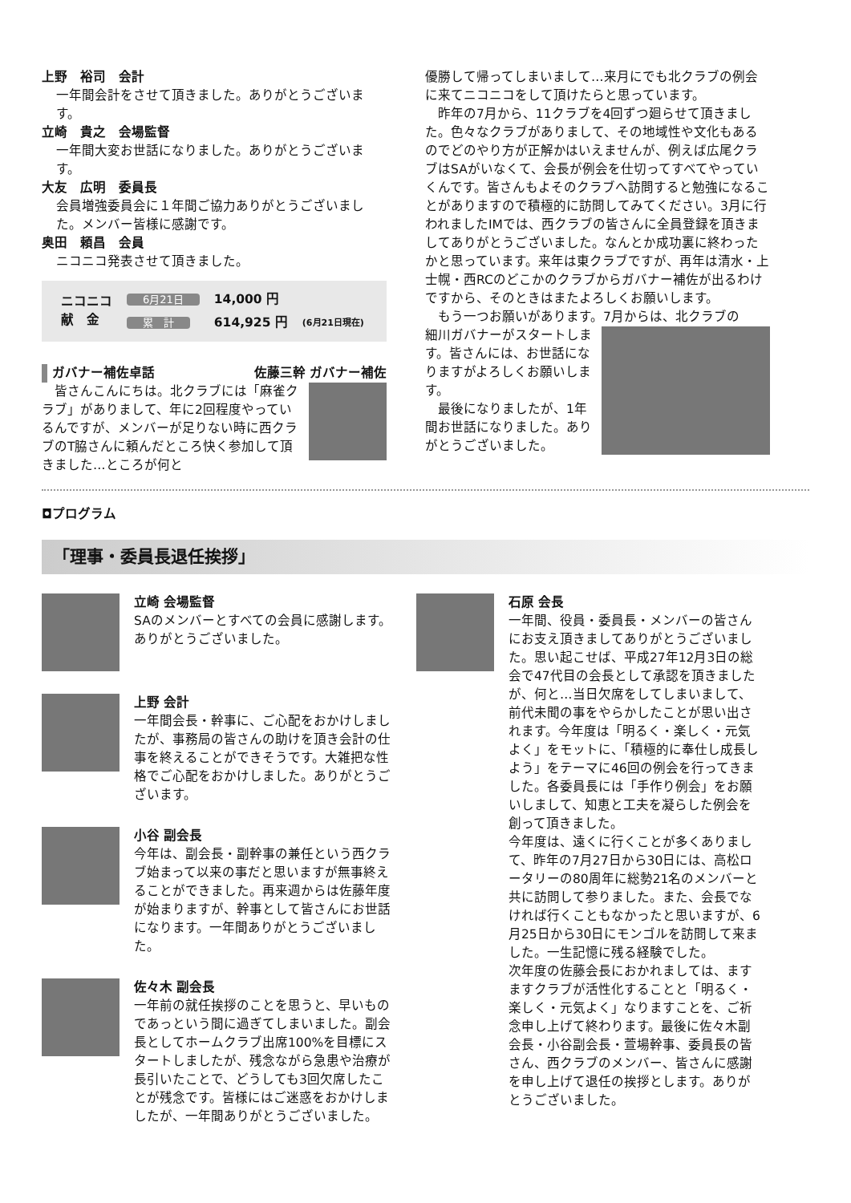上野　裕司　会計
一年間会計をさせて頂きました。ありがとうございます。
立崎　貴之　会場監督
一年間大変お世話になりました。ありがとうございます。
大友　広明　委員長
会員増強委員会に１年間ご協力ありがとうございました。メンバー皆様に感謝です。
奥田　頼昌　会員
ニコニコ発表させて頂きました。
| ニコニコ 献 金 | 6月21日 | 14,000 円 | |
| | 累 計 | 614,925 円 | (6月21日現在) |
ガバナー補佐卓話 佐藤三幹 ガバナー補佐
　皆さんこんにちは。北クラブには「麻雀クラブ」がありまして、年に2回程度やっているんですが、メンバーが足りない時に西クラブのT脇さんに頼んだところ快く参加して頂きました…ところが何と
優勝して帰ってしまいまして…来月にでも北クラブの例会に来てニコニコをして頂けたらと思っています。
　昨年の7月から、11クラブを4回ずつ廻らせて頂きました。色々なクラブがありまして、その地域性や文化もあるのでどのやり方が正解かはいえませんが、例えば広尾クラブはSAがいなくて、会長が例会を仕切ってすべてやっていくんです。皆さんもよそのクラブへ訪問すると勉強になることがありますので積極的に訪問してみてください。3月に行われましたIMでは、西クラブの皆さんに全員登録を頂きましてありがとうございました。なんとか成功裏に終わったかと思っています。来年は東クラブですが、再年は清水・上士幌・西RCのどこかのクラブからガバナー補佐が出るわけですから、そのときはまたよろしくお願いします。
　もう一つお願いがあります。7月からは、北クラブの
細川ガバナーがスタートします。皆さんには、お世話になりますがよろしくお願いします。
　最後になりましたが、1年間お世話になりました。ありがとうございました。
◘プログラム
「理事・委員長退任挨拶」
立崎 会場監督
SAのメンバーとすべての会員に感謝します。ありがとうございました。
上野 会計
一年間会長・幹事に、ご心配をおかけしましたが、事務局の皆さんの助けを頂き会計の仕事を終えることができそうです。大雑把な性格でご心配をおかけしました。ありがとうございます。
小谷 副会長
今年は、副会長・副幹事の兼任という西クラブ始まって以来の事だと思いますが無事終えることができました。再来週からは佐藤年度が始まりますが、幹事として皆さんにお世話になります。一年間ありがとうございました。
佐々木 副会長
一年前の就任挨拶のことを思うと、早いものであっという間に過ぎてしまいました。副会長としてホームクラブ出席100%を目標にスタートしましたが、残念ながら急患や治療が長引いたことで、どうしても3回欠席したことが残念です。皆様にはご迷惑をおかけしましたが、一年間ありがとうございました。
石原 会長
一年間、役員・委員長・メンバーの皆さんにお支え頂きましてありがとうございました。思い起こせば、平成27年12月3日の総会で47代目の会長として承認を頂きましたが、何と…当日欠席をしてしまいまして、前代未聞の事をやらかしたことが思い出されます。今年度は「明るく・楽しく・元気よく」をモットに、「積極的に奉仕し成長しよう」をテーマに46回の例会を行ってきました。各委員長には「手作り例会」をお願いしまして、知恵と工夫を凝らした例会を創って頂きました。
今年度は、遠くに行くことが多くありまして、昨年の7月27日から30日には、高松ロータリーの80周年に総勢21名のメンバーと共に訪問して参りました。また、会長でなければ行くこともなかったと思いますが、6月25日から30日にモンゴルを訪問して来ました。一生記憶に残る経験でした。
次年度の佐藤会長におかれましては、ますますクラブが活性化することと「明るく・楽しく・元気よく」なりますことを、ご祈念申し上げて終わります。最後に佐々木副会長・小谷副会長・萱場幹事、委員長の皆さん、西クラブのメンバー、皆さんに感謝を申し上げて退任の挨拶とします。ありがとうございました。